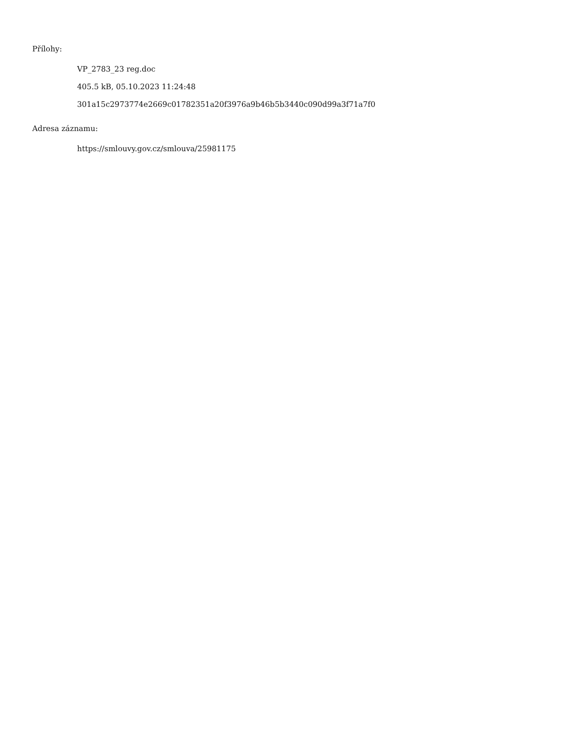Přílohy:
VP_2783_23 reg.doc
405.5 kB, 05.10.2023 11:24:48
301a15c2973774e2669c01782351a20f3976a9b46b5b3440c090d99a3f71a7f0
Adresa záznamu:
https://smlouvy.gov.cz/smlouva/25981175